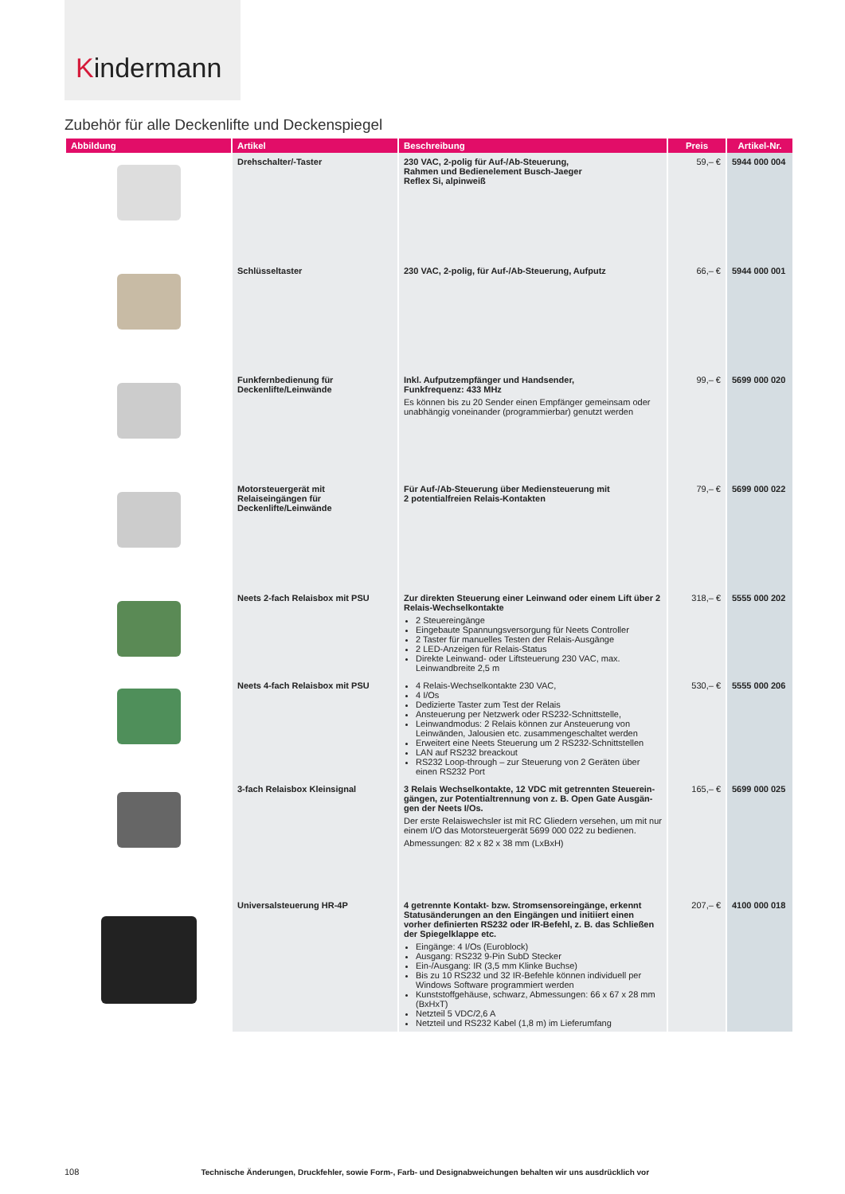Kindermann
Zubehör für alle Deckenlifte und Deckenspiegel
| Abbildung | Artikel | Beschreibung | Preis | Artikel-Nr. |
| --- | --- | --- | --- | --- |
| | Drehschalter/-Taster | 230 VAC, 2-polig für Auf-/Ab-Steuerung, Rahmen und Bedienelement Busch-Jaeger Reflex Si, alpinweiß | 59,– € | 5944 000 004 |
| | Schlüsseltaster | 230 VAC, 2-polig, für Auf-/Ab-Steuerung, Aufputz | 66,– € | 5944 000 001 |
| | Funkfernbedienung für Deckenlifte/Leinwände | Inkl. Aufputzempfänger und Handsender, Funkfrequenz: 433 MHz Es können bis zu 20 Sender einen Empfänger gemeinsam oder unabhängig voneinander (programmierbar) genutzt werden | 99,– € | 5699 000 020 |
| | Motorsteuergerät mit Relaiseingängen für Deckenlifte/Leinwände | Für Auf-/Ab-Steuerung über Mediensteuerung mit 2 potentialfreien Relais-Kontakten | 79,– € | 5699 000 022 |
| | Neets 2-fach Relaisbox mit PSU | Zur direkten Steuerung einer Leinwand oder einem Lift über 2 Relais-Wechselkontakte 2 Steuereingänge Eingebaute Spannungsversorgung für Neets Controller 2 Taster für manuelles Testen der Relais-Ausgänge 2 LED-Anzeigen für Relais-Status Direkte Leinwand- oder Liftsteuerung 230 VAC, max. Leinwandbreite 2,5 m | 318,– € | 5555 000 202 |
| | Neets 4-fach Relaisbox mit PSU | 4 Relais-Wechselkontakte 230 VAC, 4 I/Os Dedizierte Taster zum Test der Relais Ansteuerung per Netzwerk oder RS232-Schnittstelle, Leinwandmodus: 2 Relais können zur Ansteuerung von Leinwänden, Jalousien etc. zusammengeschaltet werden Erweitert eine Neets Steuerung um 2 RS232-Schnittstellen LAN auf RS232 breackout RS232 Loop-through – zur Steuerung von 2 Geräten über einen RS232 Port | 530,– € | 5555 000 206 |
| | 3-fach Relaisbox Kleinsignal | 3 Relais Wechselkontakte, 12 VDC mit getrennten Steuerein­gängen, zur Potentialtrennung von z. B. Open Gate Ausgän­gen der Neets I/Os. Der erste Relaiswechsler ist mit RC Gliedern versehen, um mit nur einem I/O das Motorsteuergerät 5699 000 022 zu bedienen. Abmessungen: 82 x 82 x 38 mm (LxBxH) | 165,– € | 5699 000 025 |
| | Universalsteuerung HR-4P | 4 getrennte Kontakt- bzw. Stromsensoreingänge, erkennt Statusänderungen an den Eingängen und initiiert einen vorher definierten RS232 oder IR-Befehl, z. B. das Schließen der Spiegelklappe etc. Eingänge: 4 I/Os (Euroblock) Ausgang: RS232 9-Pin SubD Stecker Ein-/Ausgang: IR (3,5 mm Klinke Buchse) Bis zu 10 RS232 und 32 IR-Befehle können individuell per Windows Software programmiert werden Kunststoffgehäuse, schwarz, Abmessungen: 66 x 67 x 28 mm (BxHxT) Netzteil 5 VDC/2,6 A Netzteil und RS232 Kabel (1,8 m) im Lieferumfang | 207,– € | 4100 000 018 |
108 Technische Änderungen, Druckfehler, sowie Form-, Farb- und Designabweichungen behalten wir uns ausdrücklich vor